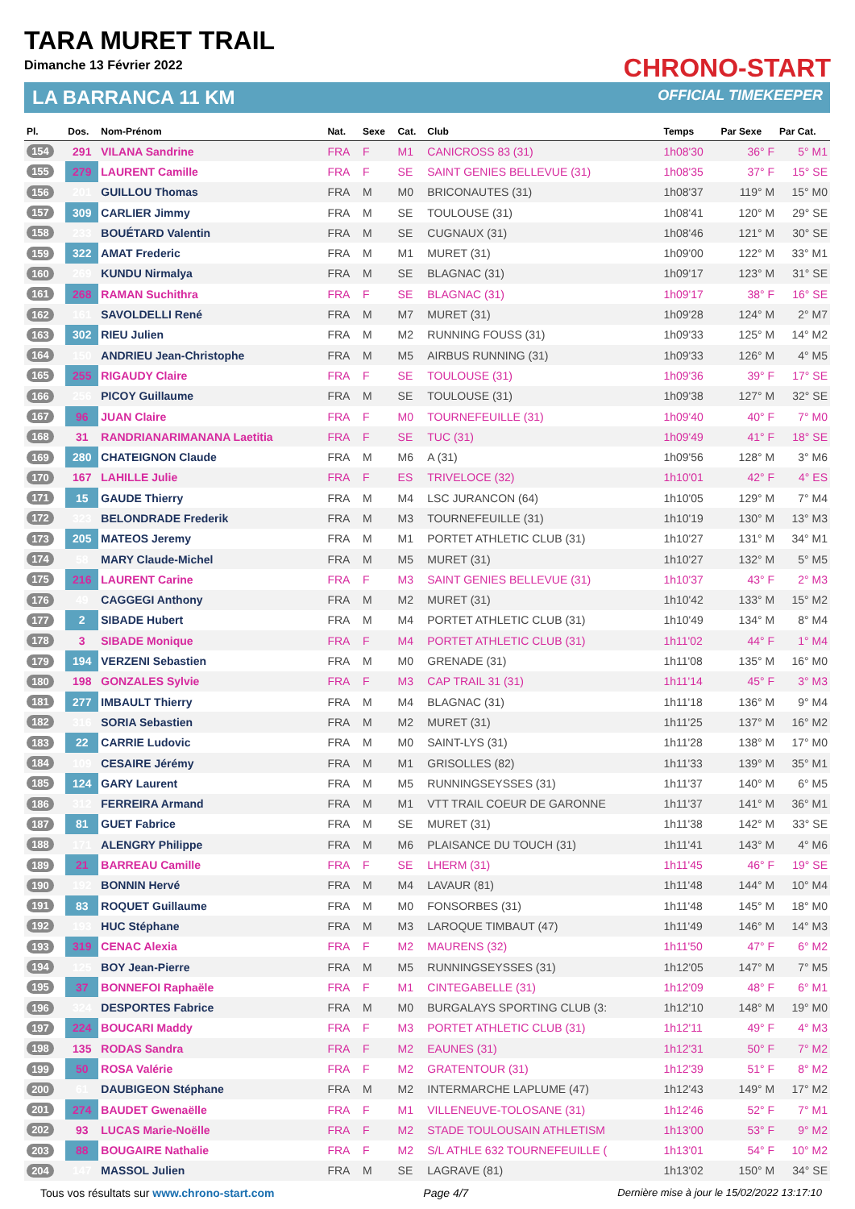TARA MURET TRAIL
Dimanche 13 Février 2022
LA BARRANCA 11 KM
CHRONO-START
OFFICIAL TIMEKEEPER
| Pl. | Dos. | Nom-Prénom | Nat. | Sexe | Cat. | Club | Temps | Par Sexe | Par Cat. |
| --- | --- | --- | --- | --- | --- | --- | --- | --- | --- |
| 154 | 291 | VILANA Sandrine | FRA | F | M1 | CANICROSS 83 (31) | 1h08'30 | 36° F | 5° M1 |
| 155 | 279 | LAURENT Camille | FRA | F | SE | SAINT GENIES BELLEVUE (31) | 1h08'35 | 37° F | 15° SE |
| 156 | 201 | GUILLOU Thomas | FRA | M | M0 | BRICONAUTES (31) | 1h08'37 | 119° M | 15° M0 |
| 157 | 309 | CARLIER Jimmy | FRA | M | SE | TOULOUSE (31) | 1h08'41 | 120° M | 29° SE |
| 158 | 233 | BOUÉTARD Valentin | FRA | M | SE | CUGNAUX (31) | 1h08'46 | 121° M | 30° SE |
| 159 | 322 | AMAT Frederic | FRA | M | M1 | MURET (31) | 1h09'00 | 122° M | 33° M1 |
| 160 | 269 | KUNDU Nirmalya | FRA | M | SE | BLAGNAC (31) | 1h09'17 | 123° M | 31° SE |
| 161 | 268 | RAMAN Suchithra | FRA | F | SE | BLAGNAC (31) | 1h09'17 | 38° F | 16° SE |
| 162 | 161 | SAVOLDELLI René | FRA | M | M7 | MURET (31) | 1h09'28 | 124° M | 2° M7 |
| 163 | 302 | RIEU Julien | FRA | M | M2 | RUNNING FOUSS (31) | 1h09'33 | 125° M | 14° M2 |
| 164 | 150 | ANDRIEU Jean-Christophe | FRA | M | M5 | AIRBUS RUNNING (31) | 1h09'33 | 126° M | 4° M5 |
| 165 | 255 | RIGAUDY Claire | FRA | F | SE | TOULOUSE (31) | 1h09'36 | 39° F | 17° SE |
| 166 | 256 | PICOY Guillaume | FRA | M | SE | TOULOUSE (31) | 1h09'38 | 127° M | 32° SE |
| 167 | 96 | JUAN Claire | FRA | F | M0 | TOURNEFEUILLE (31) | 1h09'40 | 40° F | 7° M0 |
| 168 | 31 | RANDRIANARIMANANA Laetitia | FRA | F | SE | TUC (31) | 1h09'49 | 41° F | 18° SE |
| 169 | 280 | CHATEIGNON Claude | FRA | M | M6 | A (31) | 1h09'56 | 128° M | 3° M6 |
| 170 | 167 | LAHILLE Julie | FRA | F | ES | TRIVELOCE (32) | 1h10'01 | 42° F | 4° ES |
| 171 | 15 | GAUDE Thierry | FRA | M | M4 | LSC JURANCON (64) | 1h10'05 | 129° M | 7° M4 |
| 172 | 323 | BELONDRADE Frederik | FRA | M | M3 | TOURNEFEUILLE (31) | 1h10'19 | 130° M | 13° M3 |
| 173 | 205 | MATEOS Jeremy | FRA | M | M1 | PORTET ATHLETIC CLUB (31) | 1h10'27 | 131° M | 34° M1 |
| 174 | 58 | MARY Claude-Michel | FRA | M | M5 | MURET (31) | 1h10'27 | 132° M | 5° M5 |
| 175 | 216 | LAURENT Carine | FRA | F | M3 | SAINT GENIES BELLEVUE (31) | 1h10'37 | 43° F | 2° M3 |
| 176 | 49 | CAGGEGI Anthony | FRA | M | M2 | MURET (31) | 1h10'42 | 133° M | 15° M2 |
| 177 | 2 | SIBADE Hubert | FRA | M | M4 | PORTET ATHLETIC CLUB (31) | 1h10'49 | 134° M | 8° M4 |
| 178 | 3 | SIBADE Monique | FRA | F | M4 | PORTET ATHLETIC CLUB (31) | 1h11'02 | 44° F | 1° M4 |
| 179 | 194 | VERZENI Sebastien | FRA | M | M0 | GRENADE (31) | 1h11'08 | 135° M | 16° M0 |
| 180 | 198 | GONZALES Sylvie | FRA | F | M3 | CAP TRAIL 31 (31) | 1h11'14 | 45° F | 3° M3 |
| 181 | 277 | IMBAULT Thierry | FRA | M | M4 | BLAGNAC (31) | 1h11'18 | 136° M | 9° M4 |
| 182 | 316 | SORIA Sebastien | FRA | M | M2 | MURET (31) | 1h11'25 | 137° M | 16° M2 |
| 183 | 22 | CARRIE Ludovic | FRA | M | M0 | SAINT-LYS (31) | 1h11'28 | 138° M | 17° M0 |
| 184 | 109 | CESAIRE Jérémy | FRA | M | M1 | GRISOLLES (82) | 1h11'33 | 139° M | 35° M1 |
| 185 | 124 | GARY Laurent | FRA | M | M5 | RUNNINGSEYSSES (31) | 1h11'37 | 140° M | 6° M5 |
| 186 | 312 | FERREIRA Armand | FRA | M | M1 | VTT TRAIL COEUR DE GARONNE | 1h11'37 | 141° M | 36° M1 |
| 187 | 81 | GUET Fabrice | FRA | M | SE | MURET (31) | 1h11'38 | 142° M | 33° SE |
| 188 | 171 | ALENGRY Philippe | FRA | M | M6 | PLAISANCE DU TOUCH (31) | 1h11'41 | 143° M | 4° M6 |
| 189 | 21 | BARREAU Camille | FRA | F | SE | LHERM (31) | 1h11'45 | 46° F | 19° SE |
| 190 | 192 | BONNIN Hervé | FRA | M | M4 | LAVAUR (81) | 1h11'48 | 144° M | 10° M4 |
| 191 | 83 | ROQUET Guillaume | FRA | M | M0 | FONSORBES (31) | 1h11'48 | 145° M | 18° M0 |
| 192 | 193 | HUC Stéphane | FRA | M | M3 | LAROQUE TIMBAUT (47) | 1h11'49 | 146° M | 14° M3 |
| 193 | 319 | CENAC Alexia | FRA | F | M2 | MAURENS (32) | 1h11'50 | 47° F | 6° M2 |
| 194 | 125 | BOY Jean-Pierre | FRA | M | M5 | RUNNINGSEYSSES (31) | 1h12'05 | 147° M | 7° M5 |
| 195 | 37 | BONNEFOI Raphaële | FRA | F | M1 | CINTEGABELLE (31) | 1h12'09 | 48° F | 6° M1 |
| 196 | 324 | DESPORTES Fabrice | FRA | M | M0 | BURGALAYS SPORTING CLUB (3: | 1h12'10 | 148° M | 19° M0 |
| 197 | 224 | BOUCARI Maddy | FRA | F | M3 | PORTET ATHLETIC CLUB (31) | 1h12'11 | 49° F | 4° M3 |
| 198 | 135 | RODAS Sandra | FRA | F | M2 | EAUNES (31) | 1h12'31 | 50° F | 7° M2 |
| 199 | 50 | ROSA Valérie | FRA | F | M2 | GRATENTOUR (31) | 1h12'39 | 51° F | 8° M2 |
| 200 | 61 | DAUBIGEON Stéphane | FRA | M | M2 | INTERMARCHE LAPLUME (47) | 1h12'43 | 149° M | 17° M2 |
| 201 | 274 | BAUDET Gwenaëlle | FRA | F | M1 | VILLENEUVE-TOLOSANE (31) | 1h12'46 | 52° F | 7° M1 |
| 202 | 93 | LUCAS Marie-Noëlle | FRA | F | M2 | STADE TOULOUSAIN ATHLETISM | 1h13'00 | 53° F | 9° M2 |
| 203 | 88 | BOUGAIRE Nathalie | FRA | F | M2 | S/L ATHLE 632 TOURNEFEUILLE ( | 1h13'01 | 54° F | 10° M2 |
| 204 | 147 | MASSOL Julien | FRA | M | SE | LAGRAVE (81) | 1h13'02 | 150° M | 34° SE |
Tous vos résultats sur www.chrono-start.com Page 4/7 Dernière mise à jour le 15/02/2022 13:17:10